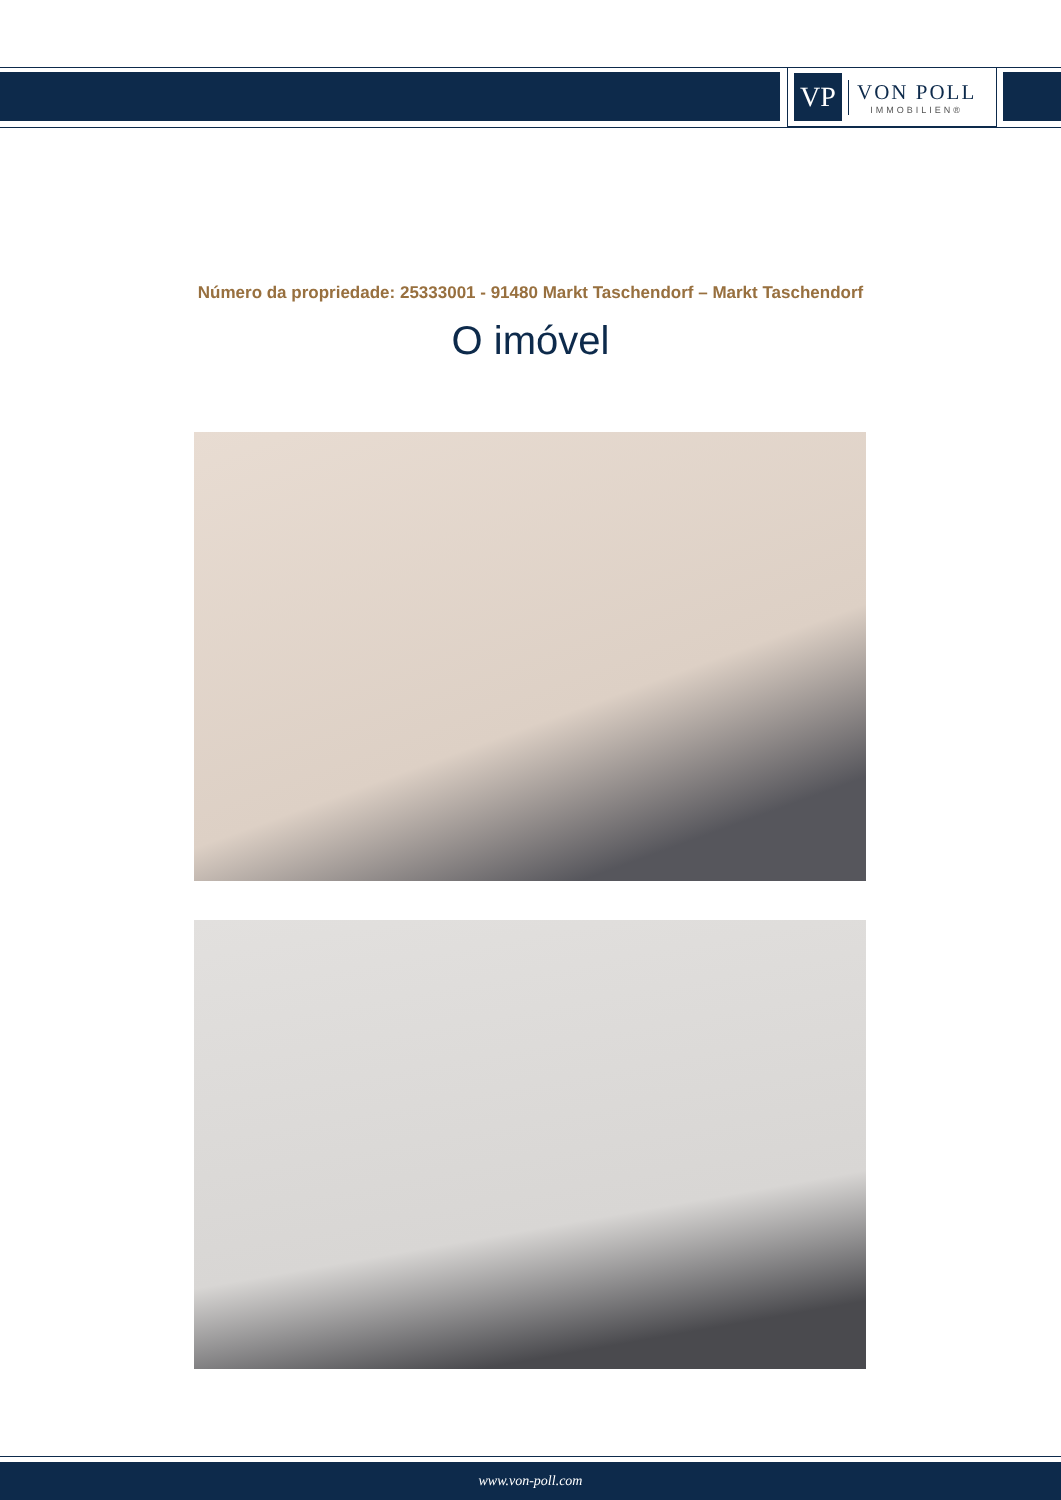VP
VON POLL
IMMOBILIEN®
Número da propriedade: 25333001 - 91480 Markt Taschendorf – Markt Taschendorf
O imóvel
www.von-poll.com